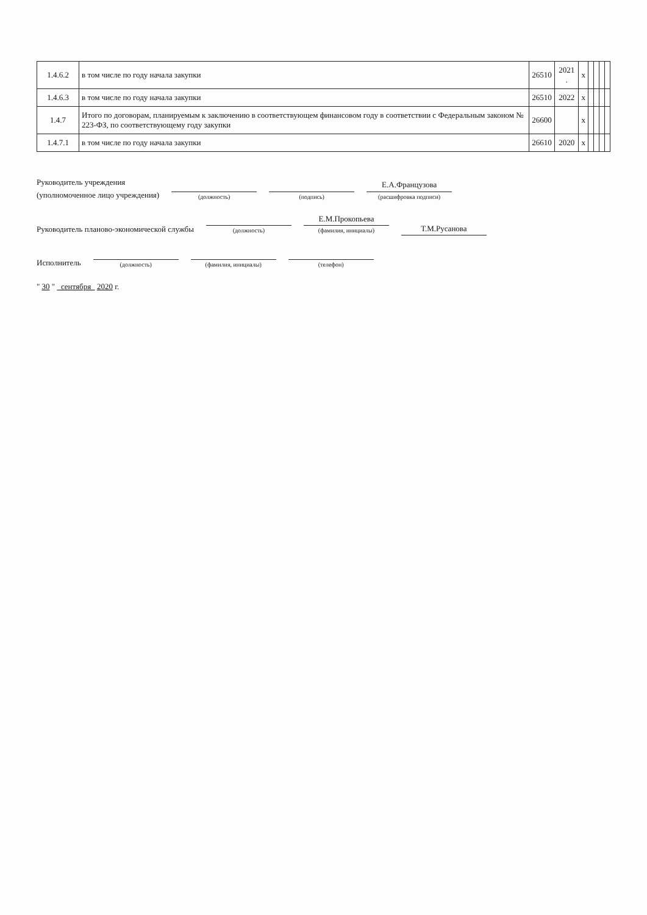| 1.4.6.2 | в том числе по году начала закупки | 26510 | 2021 . | x | | | | |
| 1.4.6.3 | в том числе по году начала закупки | 26510 | 2022 | x | | | | |
| 1.4.7 | Итого по договорам, планируемым к заключению в соответствующем финансовом году в соответствии с Федеральным законом № 223-ФЗ, по соответствующему году закупки | 26600 | | x | | | | |
| 1.4.7.1 | в том числе по году начала закупки | 26610 | 2020 | x | | | | |
Руководитель учреждения
(уполномоченное лицо учреждения)
(должность)
(подпись)
Е.А.Французова
(расшифровка подписи)
Руководитель планово-экономической службы
(должность)
Е.М.Прокопьева
(фамилия, инициалы)
Т.М.Русанова
Исполнитель
(должность)
(фамилия, инициалы)
(телефон)
" 30 " сентября 2020 г.